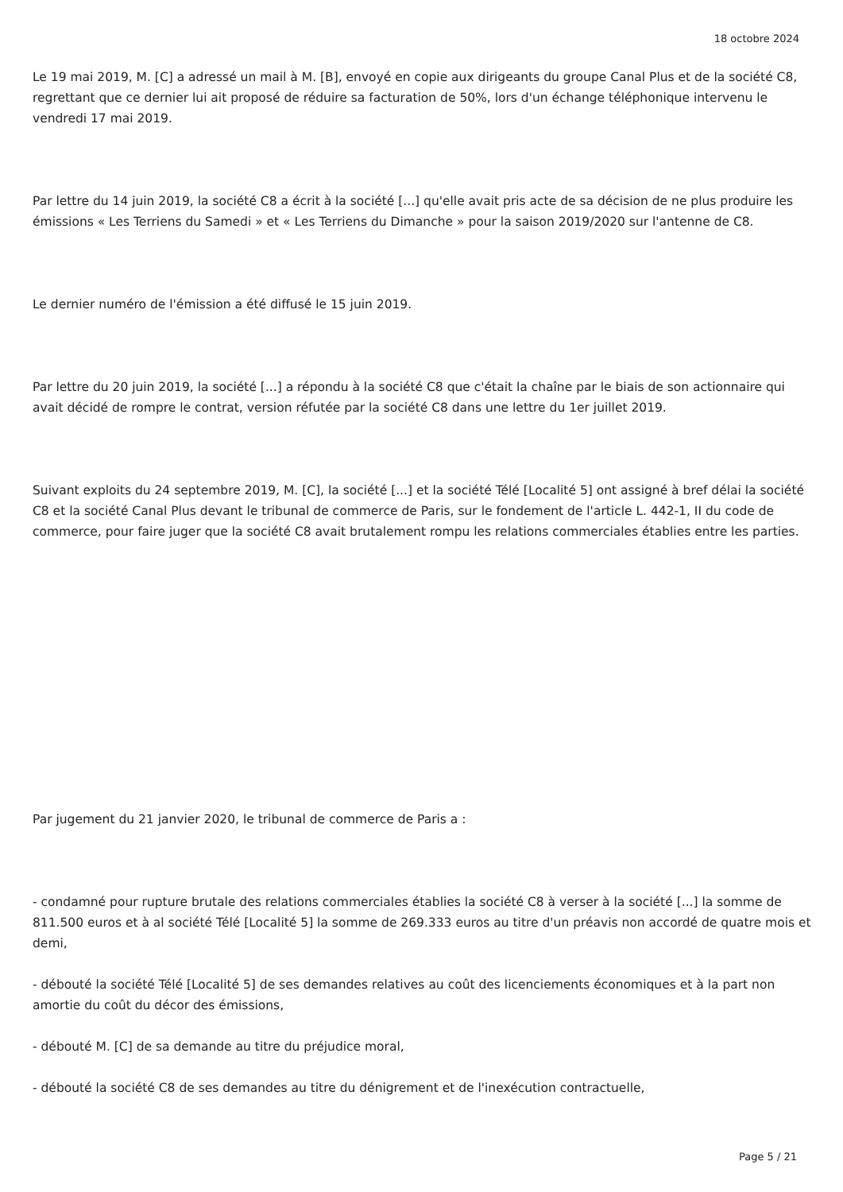18 octobre 2024
Le 19 mai 2019, M. [C] a adressé un mail à M. [B], envoyé en copie aux dirigeants du groupe Canal Plus et de la société C8, regrettant que ce dernier lui ait proposé de réduire sa facturation de 50%, lors d'un échange téléphonique intervenu le vendredi 17 mai 2019.
Par lettre du 14 juin 2019, la société C8 a écrit à la société [...] qu'elle avait pris acte de sa décision de ne plus produire les émissions « Les Terriens du Samedi » et « Les Terriens du Dimanche » pour la saison 2019/2020 sur l'antenne de C8.
Le dernier numéro de l'émission a été diffusé le 15 juin 2019.
Par lettre du 20 juin 2019, la société [...] a répondu à la société C8 que c'était la chaîne par le biais de son actionnaire qui avait décidé de rompre le contrat, version réfutée par la société C8 dans une lettre du 1er juillet 2019.
Suivant exploits du 24 septembre 2019, M. [C], la société [...] et la société Télé [Localité 5] ont assigné à bref délai la société C8 et la société Canal Plus devant le tribunal de commerce de Paris, sur le fondement de l'article L. 442-1, II du code de commerce, pour faire juger que la société C8 avait brutalement rompu les relations commerciales établies entre les parties.
Par jugement du 21 janvier 2020, le tribunal de commerce de Paris a :
- condamné pour rupture brutale des relations commerciales établies la société C8 à verser à la société [...] la somme de 811.500 euros et à al société Télé [Localité 5] la somme de 269.333 euros au titre d'un préavis non accordé de quatre mois et demi,
- débouté la société Télé [Localité 5] de ses demandes relatives au coût des licenciements économiques et à la part non amortie du coût du décor des émissions,
- débouté M. [C] de sa demande au titre du préjudice moral,
- débouté la société C8 de ses demandes au titre du dénigrement et de l'inexécution contractuelle,
Page 5 / 21